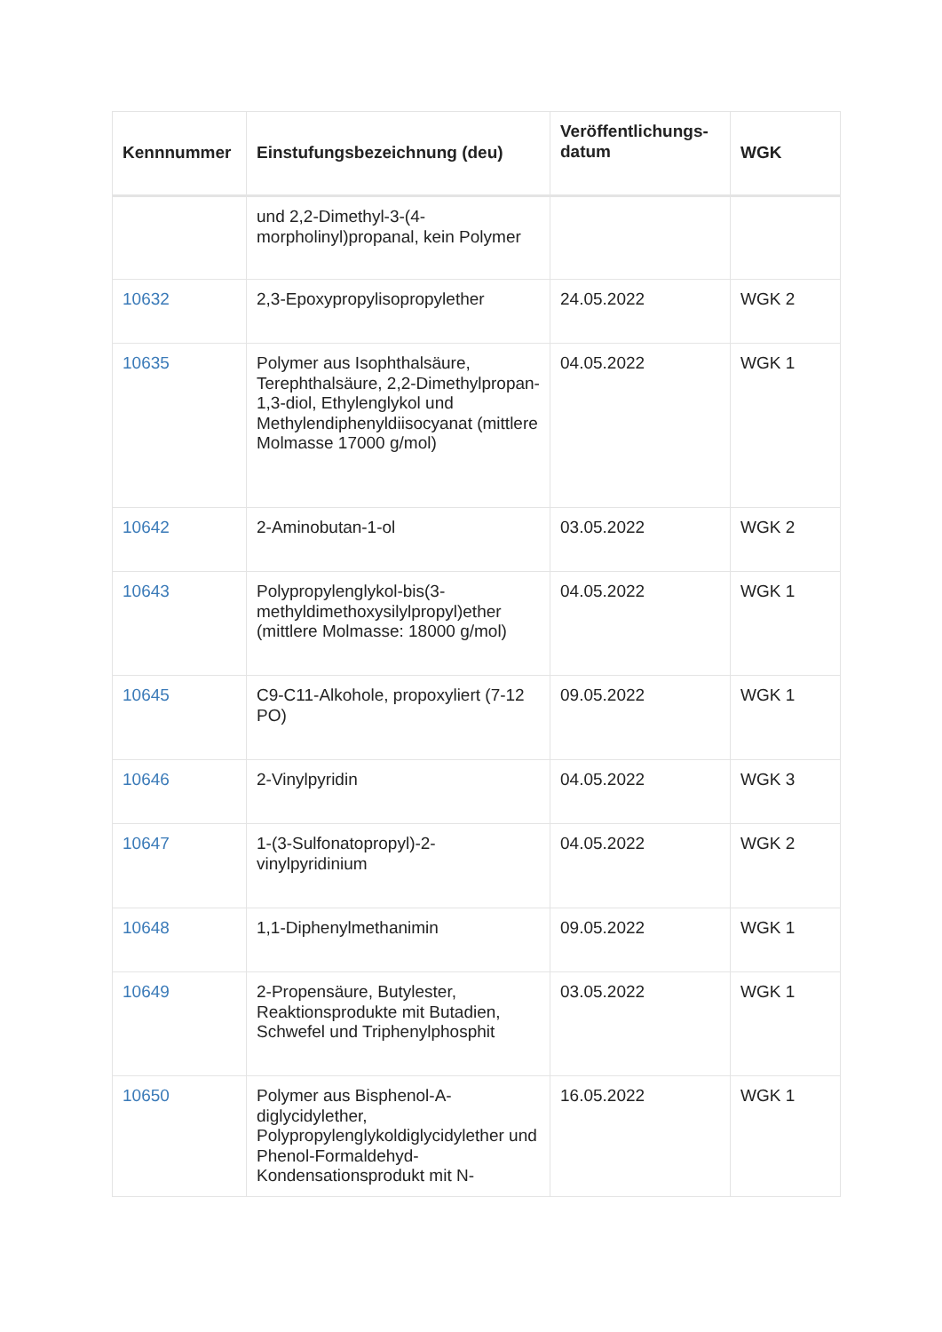| Kennnummer | Einstufungsbezeichnung (deu) | Veröffentlichungs-datum | WGK |
| --- | --- | --- | --- |
| | und 2,2-Dimethyl-3-(4-morpholinyl)propanal, kein Polymer | | |
| 10632 | 2,3-Epoxypropylisopropylether | 24.05.2022 | WGK 2 |
| 10635 | Polymer aus Isophthalsäure, Terephthalsäure, 2,2-Dimethylpropan-1,3-diol, Ethylenglykol und Methylendiphenyldiisocyanat (mittlere Molmasse 17000 g/mol) | 04.05.2022 | WGK 1 |
| 10642 | 2-Aminobutan-1-ol | 03.05.2022 | WGK 2 |
| 10643 | Polypropylenglykol-bis(3-methyldimethoxysilylpropyl)ether (mittlere Molmasse: 18000 g/mol) | 04.05.2022 | WGK 1 |
| 10645 | C9-C11-Alkohole, propoxyliert (7-12 PO) | 09.05.2022 | WGK 1 |
| 10646 | 2-Vinylpyridin | 04.05.2022 | WGK 3 |
| 10647 | 1-(3-Sulfonatopropyl)-2-vinylpyridinium | 04.05.2022 | WGK 2 |
| 10648 | 1,1-Diphenylmethanimin | 09.05.2022 | WGK 1 |
| 10649 | 2-Propensäure, Butylester, Reaktionsprodukte mit Butadien, Schwefel und Triphenylphosphit | 03.05.2022 | WGK 1 |
| 10650 | Polymer aus Bisphenol-A-diglycidylether, Polypropylenglykoldiglycidylether und Phenol-Formaldehyd-Kondensationsprodukt mit N- | 16.05.2022 | WGK 1 |